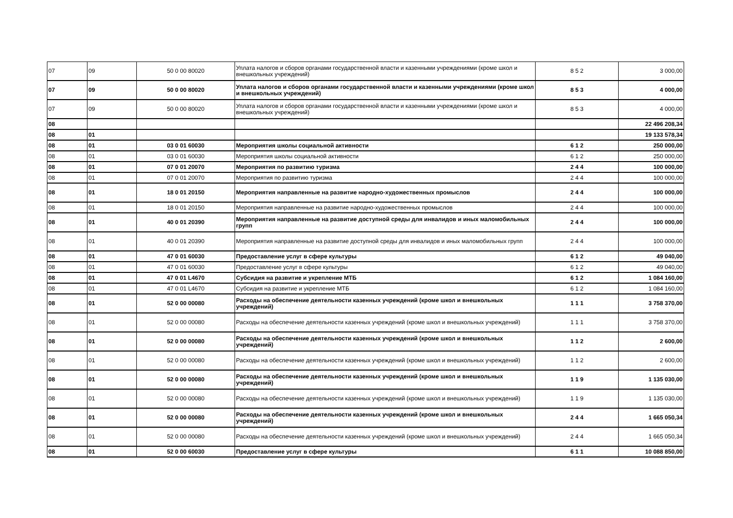| 07 | 09 | 50 0 00 80020 | Уплата налогов и сборов органами государственной власти и казенными учреждениями (кроме школ и внешкольных учреждений) | 8 5 2 | 3 000,00 |
| 07 | 09 | 50 0 00 80020 | Уплата налогов и сборов органами государственной власти и казенными учреждениями (кроме школ и внешкольных учреждений) | 8 5 3 | 4 000,00 |
| 07 | 09 | 50 0 00 80020 | Уплата налогов и сборов органами государственной власти и казенными учреждениями (кроме школ и внешкольных учреждений) | 8 5 3 | 4 000,00 |
| 08 | | | | | 22 496 208,34 |
| 08 | 01 | | | | 19 133 578,34 |
| 08 | 01 | 03 0 01 60030 | Мероприятия школы социальной активности | 6 1 2 | 250 000,00 |
| 08 | 01 | 03 0 01 60030 | Мероприятия школы социальной активности | 6 1 2 | 250 000,00 |
| 08 | 01 | 07 0 01 20070 | Мероприятия по развитию туризма | 2 4 4 | 100 000,00 |
| 08 | 01 | 07 0 01 20070 | Мероприятия по развитию туризма | 2 4 4 | 100 000,00 |
| 08 | 01 | 18 0 01 20150 | Мероприятия направленные на развитие народно-художественных промыслов | 2 4 4 | 100 000,00 |
| 08 | 01 | 18 0 01 20150 | Мероприятия направленные на развитие народно-художественных промыслов | 2 4 4 | 100 000,00 |
| 08 | 01 | 40 0 01 20390 | Мероприятия направленные на развитие доступной среды для инвалидов и иных маломобильных групп | 2 4 4 | 100 000,00 |
| 08 | 01 | 40 0 01 20390 | Мероприятия направленные на развитие доступной среды для инвалидов и иных маломобильных групп | 2 4 4 | 100 000,00 |
| 08 | 01 | 47 0 01 60030 | Предоставление услуг в сфере культуры | 6 1 2 | 49 040,00 |
| 08 | 01 | 47 0 01 60030 | Предоставление услуг в сфере культуры | 6 1 2 | 49 040,00 |
| 08 | 01 | 47 0 01 L4670 | Субсидия на развитие и укрепление МТБ | 6 1 2 | 1 084 160,00 |
| 08 | 01 | 47 0 01 L4670 | Субсидия на развитие и укрепление МТБ | 6 1 2 | 1 084 160,00 |
| 08 | 01 | 52 0 00 00080 | Расходы на обеспечение деятельности казенных учреждений (кроме школ и внешкольных учреждений) | 1 1 1 | 3 758 370,00 |
| 08 | 01 | 52 0 00 00080 | Расходы на обеспечение деятельности казенных учреждений (кроме школ и внешкольных учреждений) | 1 1 1 | 3 758 370,00 |
| 08 | 01 | 52 0 00 00080 | Расходы на обеспечение деятельности казенных учреждений (кроме школ и внешкольных учреждений) | 1 1 2 | 2 600,00 |
| 08 | 01 | 52 0 00 00080 | Расходы на обеспечение деятельности казенных учреждений (кроме школ и внешкольных учреждений) | 1 1 2 | 2 600,00 |
| 08 | 01 | 52 0 00 00080 | Расходы на обеспечение деятельности казенных учреждений (кроме школ и внешкольных учреждений) | 1 1 9 | 1 135 030,00 |
| 08 | 01 | 52 0 00 00080 | Расходы на обеспечение деятельности казенных учреждений (кроме школ и внешкольных учреждений) | 1 1 9 | 1 135 030,00 |
| 08 | 01 | 52 0 00 00080 | Расходы на обеспечение деятельности казенных учреждений (кроме школ и внешкольных учреждений) | 2 4 4 | 1 665 050,34 |
| 08 | 01 | 52 0 00 00080 | Расходы на обеспечение деятельности казенных учреждений (кроме школ и внешкольных учреждений) | 2 4 4 | 1 665 050,34 |
| 08 | 01 | 52 0 00 60030 | Предоставление услуг в сфере культуры | 6 1 1 | 10 088 850,00 |